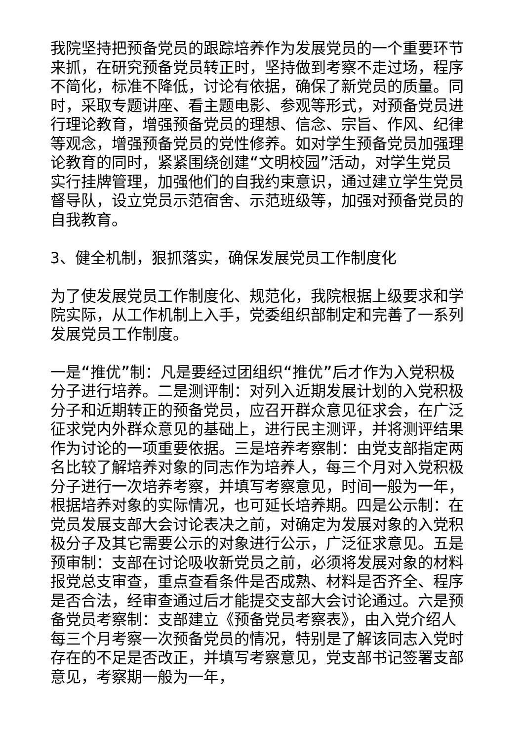我院坚持把预备党员的跟踪培养作为发展党员的一个重要环节来抓，在研究预备党员转正时，坚持做到考察不走过场，程序不简化，标准不降低，讨论有依据，确保了新党员的质量。同时，采取专题讲座、看主题电影、参观等形式，对预备党员进行理论教育，增强预备党员的理想、信念、宗旨、作风、纪律等观念，增强预备党员的党性修养。如对学生预备党员加强理论教育的同时，紧紧围绕创建“文明校园”活动，对学生党员实行挂牌管理，加强他们的自我约束意识，通过建立学生党员督导队，设立党员示范宿舍、示范班级等，加强对预备党员的自我教育。
3、健全机制，狠抓落实，确保发展党员工作制度化
为了使发展党员工作制度化、规范化，我院根据上级要求和学院实际，从工作机制上入手，党委组织部制定和完善了一系列发展党员工作制度。
一是“推优”制：凡是要经过团组织“推优”后才作为入党积极分子进行培养。二是测评制：对列入近期发展计划的入党积极分子和近期转正的预备党员，应召开群众意见征求会，在广泛征求党内外群众意见的基础上，进行民主测评，并将测评结果作为讨论的一项重要依据。三是培养考察制：由党支部指定两名比较了解培养对象的同志作为培养人，每三个月对入党积极分子进行一次培养考察，并填写考察意见，时间一般为一年，根据培养对象的实际情况，也可延长培养期。四是公示制：在党员发展支部大会讨论表决之前，对确定为发展对象的入党积极分子及其它需要公示的对象进行公示，广泛征求意见。五是预审制：支部在讨论吸收新党员之前，必须将发展对象的材料报党总支审查，重点查看条件是否成熟、材料是否齐全、程序是否合法，经审查通过后才能提交支部大会讨论通过。六是预备党员考察制：支部建立《预备党员考察表》，由入党介绍人每三个月考察一次预备党员的情况，特别是了解该同志入党时存在的不足是否改正，并填写考察意见，党支部书记签署支部意见，考察期一般为一年，